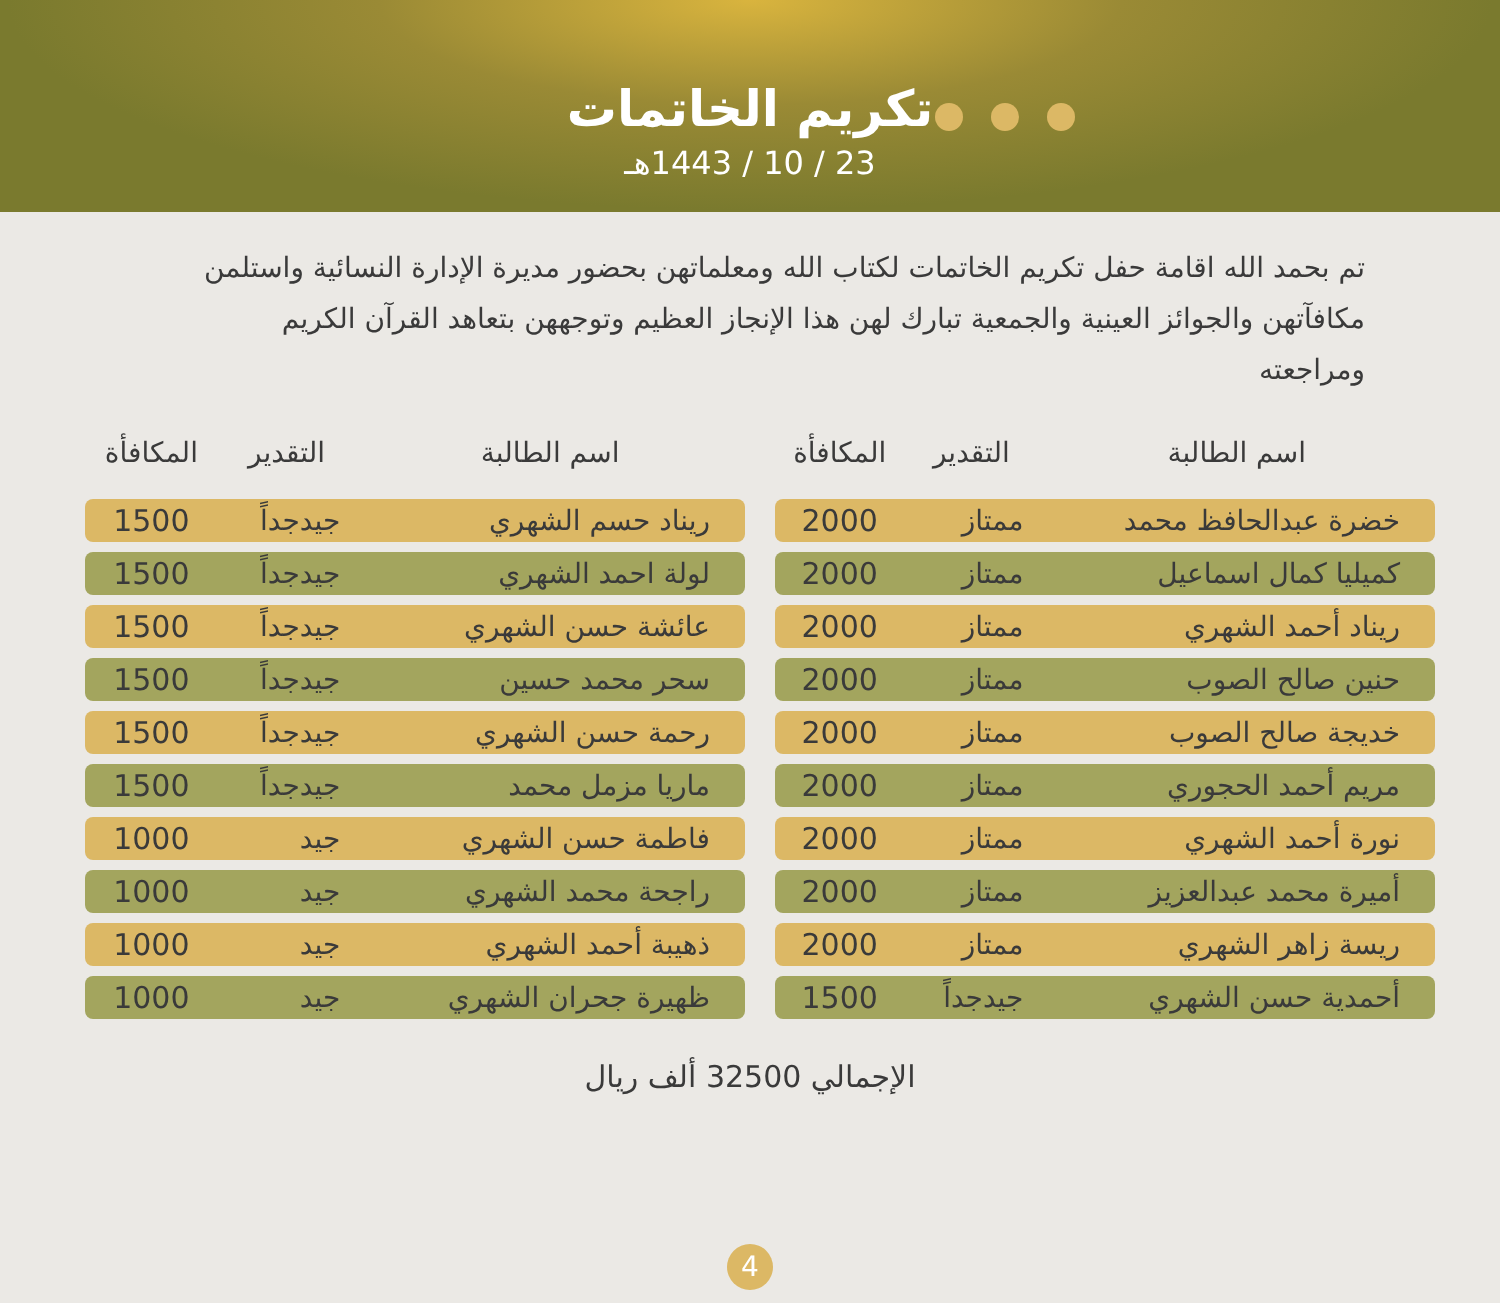تكريم الخاتمات
23 / 10 / 1443هـ
تم بحمد الله اقامة حفل تكريم الخاتمات لكتاب الله ومعلماتهن بحضور مديرة الإدارة النسائية واستلمن مكافآتهن والجوائز العينية والجمعية تبارك لهن هذا الإنجاز العظيم وتوجههن بتعاهد القرآن الكريم ومراجعته
| اسم الطالبة | التقدير | المكافأة |
| --- | --- | --- |
| خضرة عبدالحافظ محمد | ممتاز | 2000 |
| كميليا كمال اسماعيل | ممتاز | 2000 |
| ريناد أحمد الشهري | ممتاز | 2000 |
| حنين صالح الصوب | ممتاز | 2000 |
| خديجة صالح الصوب | ممتاز | 2000 |
| مريم أحمد الحجوري | ممتاز | 2000 |
| نورة أحمد الشهري | ممتاز | 2000 |
| أميرة محمد عبدالعزيز | ممتاز | 2000 |
| ريسة زاهر الشهري | ممتاز | 2000 |
| أحمدية حسن الشهري | جيدجداً | 1500 |
| اسم الطالبة | التقدير | المكافأة |
| --- | --- | --- |
| ريناد حسم الشهري | جيدجداً | 1500 |
| لولة احمد الشهري | جيدجداً | 1500 |
| عائشة حسن الشهري | جيدجداً | 1500 |
| سحر محمد حسين | جيدجداً | 1500 |
| رحمة حسن الشهري | جيدجداً | 1500 |
| ماريا مزمل محمد | جيدجداً | 1500 |
| فاطمة حسن الشهري | جيد | 1000 |
| راجحة محمد الشهري | جيد | 1000 |
| ذهيبة أحمد الشهري | جيد | 1000 |
| ظهيرة جحران الشهري | جيد | 1000 |
الإجمالي 32500 ألف ريال
4